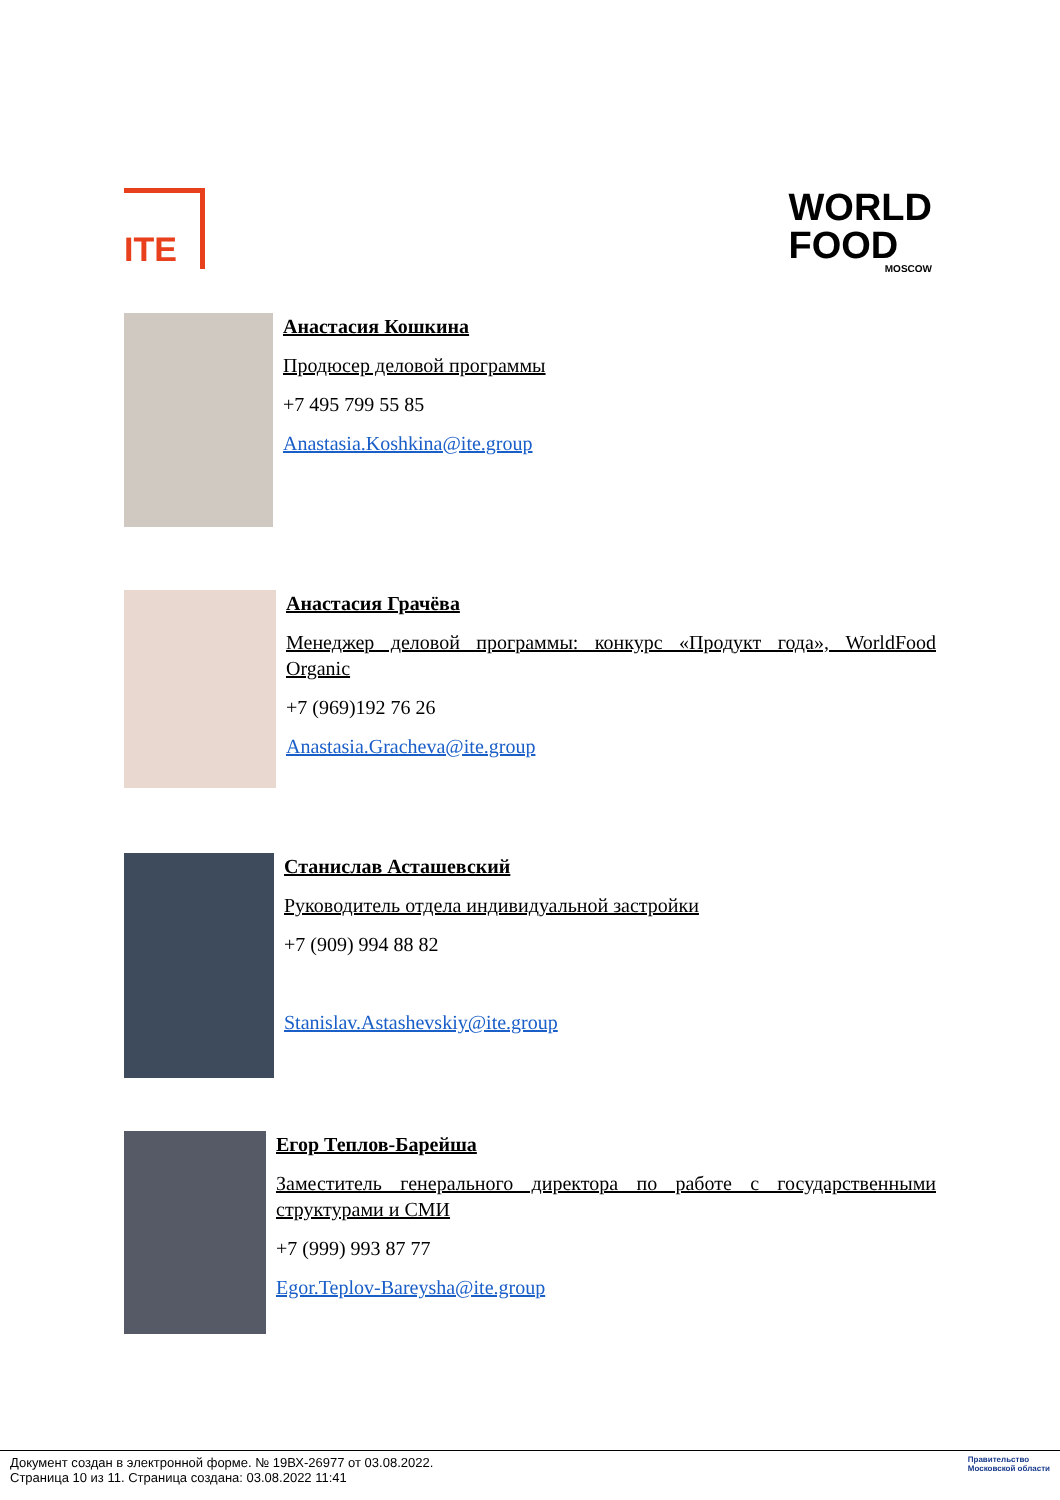ITE
WORLD
FOOD
MOSCOW
Анастасия Кошкина
Продюсер деловой программы
+7 495 799 55 85
Anastasia.Koshkina@ite.group
Анастасия Грачёва
Менеджер деловой программы: конкурс «Продукт года», WorldFood Organic
+7 (969)192 76 26
Anastasia.Gracheva@ite.group
Станислав Асташевский
Руководитель отдела индивидуальной застройки
+7 (909) 994 88 82
Stanislav.Astashevskiy@ite.group
Егор Теплов-Барейша
Заместитель генерального директора по работе с государственными структурами и СМИ
+7 (999) 993 87 77
Egor.Teplov-Bareysha@ite.group
Документ создан в электронной форме. № 19ВХ-26977 от 03.08.2022.
Страница 10 из 11. Страница создана: 03.08.2022 11:41
Правительство
Московской области